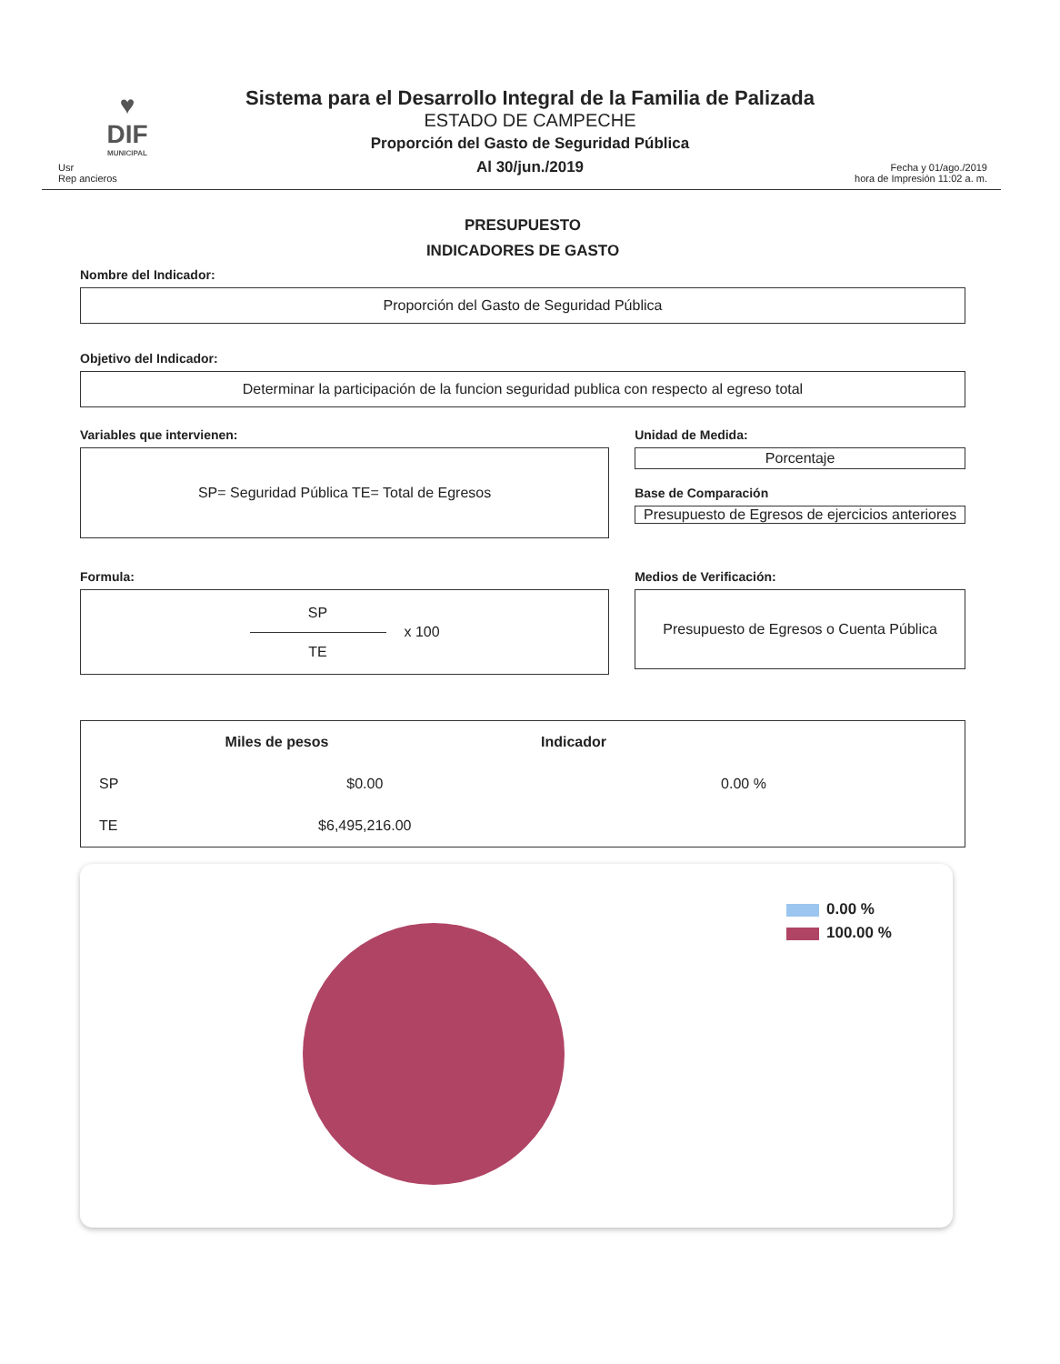♥
DIF
MUNICIPAL
Sistema para el Desarrollo Integral de la Familia de Palizada
ESTADO DE CAMPECHE
Proporción del Gasto de Seguridad Pública
Al 30/jun./2019
Usr
Rep ancieros
Fecha y 01/ago./2019
hora de Impresión 11:02 a. m.
PRESUPUESTO
INDICADORES DE GASTO
Nombre del Indicador:
Proporción del Gasto de Seguridad Pública
Objetivo del Indicador:
Determinar la participación de la funcion seguridad publica con respecto al egreso total
Variables que intervienen:
SP= Seguridad Pública TE= Total de Egresos
Unidad de Medida:
Porcentaje
Base de Comparación
Presupuesto de Egresos de ejercicios anteriores
Formula:
SP
TE
x 100
Medios de Verificación:
Presupuesto de Egresos o Cuenta Pública
| | Miles de pesos | Indicador |
| --- | --- | --- |
| SP | $0.00 | 0.00 % |
| TE | $6,495,216.00 | |
0.00 %
100.00 %